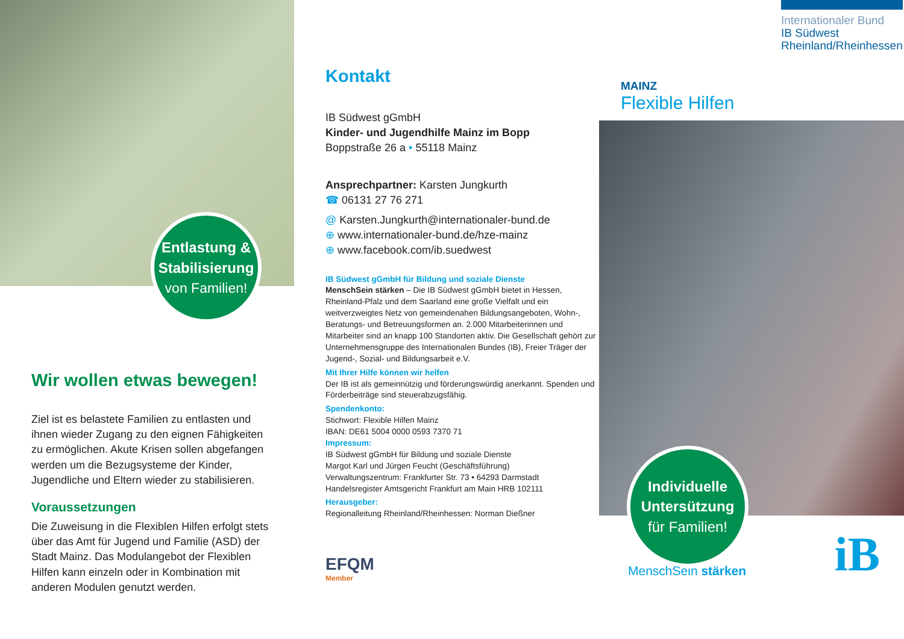Entlastung &
Stabilisierung
von Familien!
Wir wollen etwas bewegen!
Ziel ist es belastete Familien zu entlasten und ihnen wieder Zugang zu den eignen Fähigkeiten zu ermöglichen. Akute Krisen sollen abgefangen werden um die Bezugsysteme der Kinder, Jugendliche und Eltern wieder zu stabilisieren.
Voraussetzungen
Die Zuweisung in die Flexiblen Hilfen erfolgt stets über das Amt für Jugend und Familie (ASD) der Stadt Mainz. Das Modulangebot der Flexiblen Hilfen kann einzeln oder in Kombination mit anderen Modulen genutzt werden.
Kontakt
IB Südwest gGmbH
Kinder- und Jugendhilfe Mainz im Bopp
Boppstraße 26 a • 55118 Mainz
Ansprechpartner: Karsten Jungkurth
☎ 06131 27 76 271
@ Karsten.Jungkurth@internationaler-bund.de
⊕ www.internationaler-bund.de/hze-mainz
⊕ www.facebook.com/ib.suedwest
IB Südwest gGmbH für Bildung und soziale Dienste
MenschSein stärken – Die IB Südwest gGmbH bietet in Hessen, Rheinland-Pfalz und dem Saarland eine große Vielfalt und ein weitverzweigtes Netz von gemeindenahen Bildungsangeboten, Wohn-, Beratungs- und Betreuungsformen an. 2.000 Mitarbeiterinnen und Mitarbeiter sind an knapp 100 Standorten aktiv. Die Gesellschaft gehört zur Unternehmensgruppe des Internationalen Bundes (IB), Freier Träger der Jugend-, Sozial- und Bildungsarbeit e.V.
Mit Ihrer Hilfe können wir helfen
Der IB ist als gemeinnützig und förderungswürdig anerkannt. Spenden und Förderbeiträge sind steuerabzugsfähig.
Spendenkonto:
Stichwort: Flexible Hilfen Mainz
IBAN: DE61 5004 0000 0593 7370 71
Impressum:
IB Südwest gGmbH für Bildung und soziale Dienste
Margot Karl und Jürgen Feucht (Geschäftsführung)
Verwaltungszentrum: Frankfurter Str. 73 • 64293 Darmstadt
Handelsregister Amtsgericht Frankfurt am Main HRB 102111
Herausgeber:
Regionalleitung Rheinland/Rheinhessen: Norman Dießner
EFQM
Member
Internationaler Bund
IB Südwest
Rheinland/Rheinhessen
MAINZ
Flexible Hilfen
Individuelle
Untersützung
für Familien!
MenschSein stärken
iB